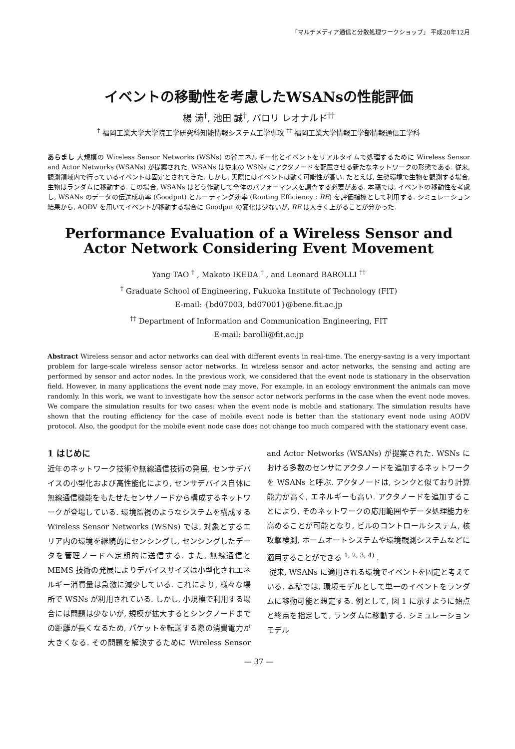「マルチメディア通信と分散処理ワークショップ」 平成20年12月
イベントの移動性を考慮したWSANsの性能評価
楊 涛<sup>†</sup>, 池田 誠<sup>†</sup>, バロリ レオナルド<sup>††</sup>
<sup>†</sup> 福岡工業大学大学院工学研究科知能情報システム工学専攻 <sup>††</sup> 福岡工業大学情報工学部情報通信工学科
あらまし 大規模の Wireless Sensor Networks (WSNs) の省エネルギー化とイベントをリアルタイムで処理するために Wireless Sensor and Actor Networks (WSANs) が提案された. WSANs は従来の WSNs にアクタノードを配置させる新たなネットワークの形態である. 従来, 観測領域内で行っているイベントは固定とされてきた. しかし, 実際にはイベントは動く可能性が高い. たとえば, 生態環境で生物を観測する場合, 生物はランダムに移動する. この場合, WSANs はどう作動して全体のパフォーマンスを調査する必要がある. 本稿では, イベントの移動性を考慮し, WSANs のデータの伝送成功率 (Goodput) とルーティング効率 (Routing Efficiency : RE) を評価指標として利用する. シミュレーション結果から, AODV を用いてイベントが移動する場合に Goodput の変化は少ないが, RE は大きく上がることが分かった.
Performance Evaluation of a Wireless Sensor and Actor Network Considering Event Movement
Yang TAO <sup>†</sup> , Makoto IKEDA <sup>†</sup> , and Leonard BAROLLI <sup>††</sup>
<sup>†</sup> Graduate School of Engineering, Fukuoka Institute of Technology (FIT)
E-mail: {bd07003, bd07001}@bene.fit.ac.jp
<sup>††</sup> Department of Information and Communication Engineering, FIT
E-mail: barolli@fit.ac.jp
Abstract Wireless sensor and actor networks can deal with different events in real-time. The energy-saving is a very important problem for large-scale wireless sensor actor networks. In wireless sensor and actor networks, the sensing and acting are performed by sensor and actor nodes. In the previous work, we considered that the event node is stationary in the observation field. However, in many applications the event node may move. For example, in an ecology environment the animals can move randomly. In this work, we want to investigate how the sensor actor network performs in the case when the event node moves. We compare the simulation results for two cases: when the event node is mobile and stationary. The simulation results have shown that the routing efficiency for the case of mobile event node is better than the stationary event node using AODV protocol. Also, the goodput for the mobile event node case does not change too much compared with the stationary event case.
1 はじめに
近年のネットワーク技術や無線通信技術の発展, センサデバイスの小型化および高性能化により, センサデバイス自体に無線通信機能をもたせたセンサノードから構成するネットワークが登場している. 環境監視のようなシステムを構成する Wireless Sensor Networks (WSNs) では, 対象とするエリア内の環境を継続的にセンシングし, センシングしたデータを管理ノードへ定期的に送信する. また, 無線通信と MEMS 技術の発展によりデバイスサイズは小型化されエネルギー消費量は急激に減少している. これにより, 様々な場所で WSNs が利用されている. しかし, 小規模で利用する場合には問題は少ないが, 規模が拡大するとシンクノードまでの距離が長くなるため, パケットを転送する際の消費電力が大きくなる. その問題を解決するために Wireless Sensor and Actor Networks (WSANs) が提案された. WSNs における多数のセンサにアクタノードを追加するネットワークを WSANs と呼ぶ. アクタノードは, シンクと似ており計算能力が高く, エネルギーも高い. アクタノードを追加することにより, そのネットワークの応用範囲やデータ処理能力を高めることが可能となり, ビルのコントロールシステム, 核攻撃検測, ホームオートシステムや環境観測システムなどに適用することができる <sup>1, 2, 3, 4)</sup> .
従来, WSANs に適用される環境でイベントを固定と考えている. 本稿では, 環境モデルとして単一のイベントをランダムに移動可能と想定する. 例として, 図 1 に示すように始点と終点を指定して, ランダムに移動する. シミュレーションモデル
— 37 —